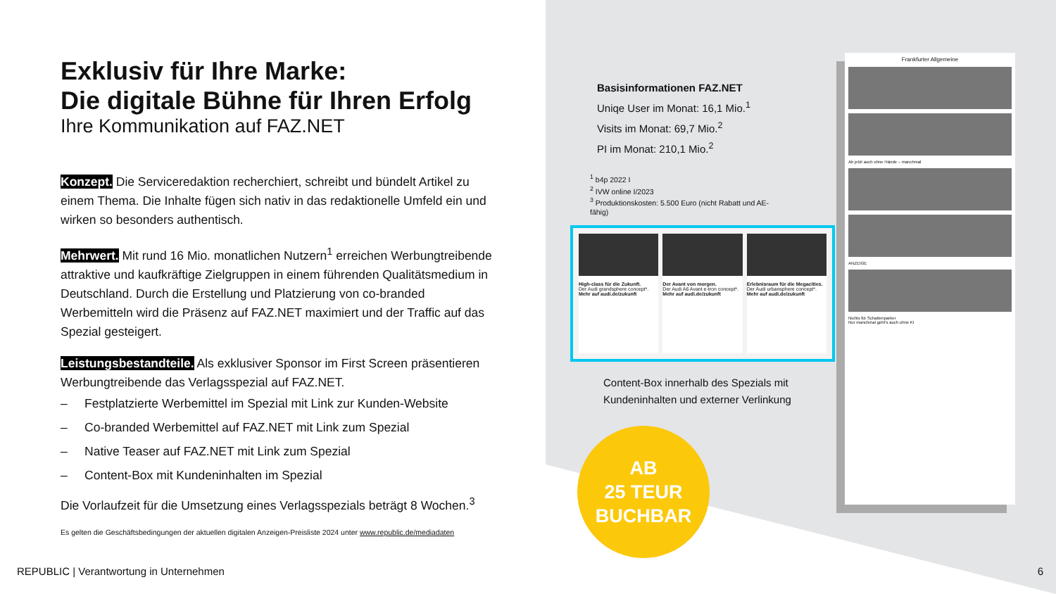Exklusiv für Ihre Marke:
Die digitale Bühne für Ihren Erfolg
Ihre Kommunikation auf FAZ.NET
Konzept. Die Serviceredaktion recherchiert, schreibt und bündelt Artikel zu einem Thema. Die Inhalte fügen sich nativ in das redaktionelle Umfeld ein und wirken so besonders authentisch.
Mehrwert. Mit rund 16 Mio. monatlichen Nutzern<sup>1</sup> erreichen Werbungtreibende attraktive und kaufkräftige Zielgruppen in einem führenden Qualitätsmedium in Deutschland. Durch die Erstellung und Platzierung von co-branded Werbemitteln wird die Präsenz auf FAZ.NET maximiert und der Traffic auf das Spezial gesteigert.
Leistungsbestandteile. Als exklusiver Sponsor im First Screen präsentieren Werbungtreibende das Verlagsspezial auf FAZ.NET.
– Festplatzierte Werbemittel im Spezial mit Link zur Kunden-Website
– Co-branded Werbemittel auf FAZ.NET mit Link zum Spezial
– Native Teaser auf FAZ.NET mit Link zum Spezial
– Content-Box mit Kundeninhalten im Spezial
Die Vorlaufzeit für die Umsetzung eines Verlagsspezials beträgt 8 Wochen.<sup>3</sup>
Es gelten die Geschäftsbedingungen der aktuellen digitalen Anzeigen-Preisliste 2024 unter www.republic.de/mediadaten
Basisinformationen FAZ.NET
Uniqe User im Monat: 16,1 Mio.<sup>1</sup>
Visits im Monat: 69,7 Mio.<sup>2</sup>
PI im Monat: 210,1 Mio.<sup>2</sup>
<sup>1</sup> b4p 2022 I
<sup>2</sup> IVW online I/2023
<sup>3</sup> Produktionskosten: 5.500 Euro (nicht Rabatt und AE-fähig)
High-class für die Zukunft.
Der Audi grandsphere concept*.
Mehr auf audi.de/zukunft
Der Avant von morgen.
Der Audi A6 Avant e-tron concept*.
Mehr auf audi.de/zukunft
Erlebnisraum für die Megacities.
Der Audi urbansphere concept*.
Mehr auf audi.de/zukunft
Content-Box innerhalb des Spezials mit
Kundeninhalten und externer Verlinkung
AB
25 TEUR
BUCHBAR
Frankfurter Allgemeine
Ab jetzt auch ohne Hände – manchmal
ANZEIGE
Nichts für Schattenparker
Nur manchmal geht's auch ohne KI
REPUBLIC | Verantwortung in Unternehmen
6